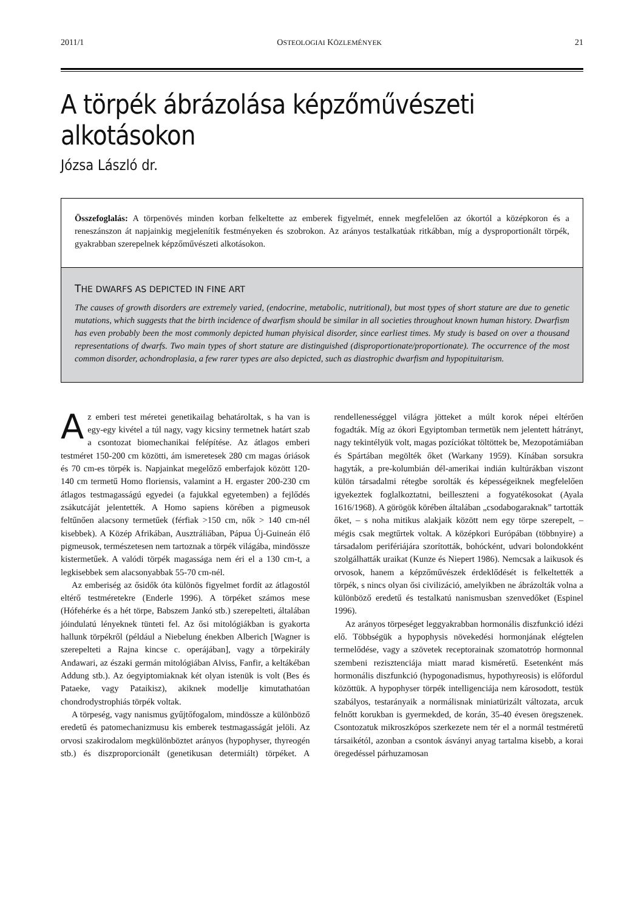2011/1 OSTEOLOGIAI KÖZLEMÉNYEK 21
A törpék ábrázolása képzőművészeti alkotásokon
Józsa László dr.
Összefoglalás: A törpenövés minden korban felkeltette az emberek figyelmét, ennek megfelelően az ókortól a középkoron és a reneszánszon át napjainkig megjelenítik festményeken és szobrokon. Az arányos testalkatúak ritkábban, míg a dysproportionált törpék, gyakrabban szerepelnek képzőművészeti alkotásokon.
THE DWARFS AS DEPICTED IN FINE ART
The causes of growth disorders are extremely varied, (endocrine, metabolic, nutritional), but most types of short stature are due to genetic mutations, which suggests that the birth incidence of dwarfism should be similar in all societies throughout known human history. Dwarfism has even probably been the most commonly depicted human phyisical disorder, since earliest times. My study is based on over a thousand representations of dwarfs. Two main types of short stature are distinguished (disproportionate/proportionate). The occurrence of the most common disorder, achondroplasia, a few rarer types are also depicted, such as diastrophic dwarfism and hypopituitarism.
Az emberi test méretei genetikailag behatároltak, s ha van is egy-egy kivétel a túl nagy, vagy kicsiny termetnek határt szab a csontozat biomechanikai felépítése. Az átlagos emberi testméret 150-200 cm közötti, ám ismeretesek 280 cm magas óriások és 70 cm-es törpék is. Napjainkat megelőző emberfajok között 120-140 cm termetű Homo floriensis, valamint a H. ergaster 200-230 cm átlagos testmagasságú egyedei (a fajukkal egyetemben) a fejlődés zsákutcáját jelentették. A Homo sapiens körében a pigmeusok feltűnően alacsony termetűek (férfiak >150 cm, nők > 140 cm-nél kisebbek). A Közép Afrikában, Ausztráliában, Pápua Új-Guineán élő pigmeusok, természetesen nem tartoznak a törpék világába, mindössze kistermetűek. A valódi törpék magassága nem éri el a 130 cm-t, a legkisebbek sem alacsonyabbak 55-70 cm-nél.
Az emberiség az ősidők óta különös figyelmet fordít az átlagostól eltérő testméretekre (Enderle 1996). A törpéket számos mese (Hófehérke és a hét törpe, Babszem Jankó stb.) szerepelteti, általában jóindulatú lényeknek tünteti fel. Az ősi mitológiákban is gyakorta hallunk törpékről (például a Niebelung énekben Alberich [Wagner is szerepelteti a Rajna kincse c. operájában], vagy a törpekirály Andawari, az északi germán mitológiában Alviss, Fanfir, a keltákéban Addung stb.). Az óegyiptomiaknak két olyan istenük is volt (Bes és Pataeke, vagy Pataikisz), akiknek modellje kimutathatóan chondrodystrophiás törpék voltak.
A törpeség, vagy nanismus gyűjtőfogalom, mindössze a különböző eredetű és patomechanizmusu kis emberek testmagasságát jelöli. Az orvosi szakirodalom megkülönböztet arányos (hypophyser, thyreogén stb.) és diszproporcionált (genetikusan determiált) törpéket. A rendellenességgel világra jötteket a múlt korok népei eltérően fogadták. Míg az ókori Egyiptomban termetük nem jelentett hátrányt, nagy tekintélyük volt, magas pozíciókat töltöttek be, Mezopotámiában és Spártában megölték őket (Warkany 1959). Kínában sorsukra hagyták, a pre-kolumbián dél-amerikai indián kultúrákban viszont külön társadalmi rétegbe sorolták és képességeiknek megfelelően igyekeztek foglalkoztatni, beilleszteni a fogyatékosokat (Ayala 1616/1968). A görögök körében általában „csodabogaraknak” tartották őket, – s noha mitikus alakjaik között nem egy törpe szerepelt, – mégis csak megtűrtek voltak. A középkori Európában (többnyire) a társadalom perifériájára szorították, bohócként, udvari bolondokként szolgálhatták uraikat (Kunze és Niepert 1986). Nemcsak a laikusok és orvosok, hanem a képzőművészek érdeklődését is felkeltették a törpék, s nincs olyan ősi civilizáció, amelyikben ne ábrázolták volna a különböző eredetű és testalkatú nanismusban szenvedőket (Espinel 1996).
Az arányos törpeséget leggyakrabban hormonális diszfunkció idézi elő. Többségük a hypophysis növekedési hormonjának elégtelen termelődése, vagy a szövetek receptorainak szomatotróp hormonnal szembeni rezisztenciája miatt marad kisméretű. Esetenként más hormonális diszfunkció (hypogonadismus, hypothyreosis) is előfordul közöttük. A hypophyser törpék intelligenciája nem károsodott, testük szabályos, testarányaik a normálisnak miniatürizált változata, arcuk felnőtt korukban is gyermekded, de korán, 35-40 évesen öregszenek. Csontozatuk mikroszkópos szerkezete nem tér el a normál testméretű társaikétól, azonban a csontok ásványi anyag tartalma kisebb, a korai öregedéssel párhuzamosan